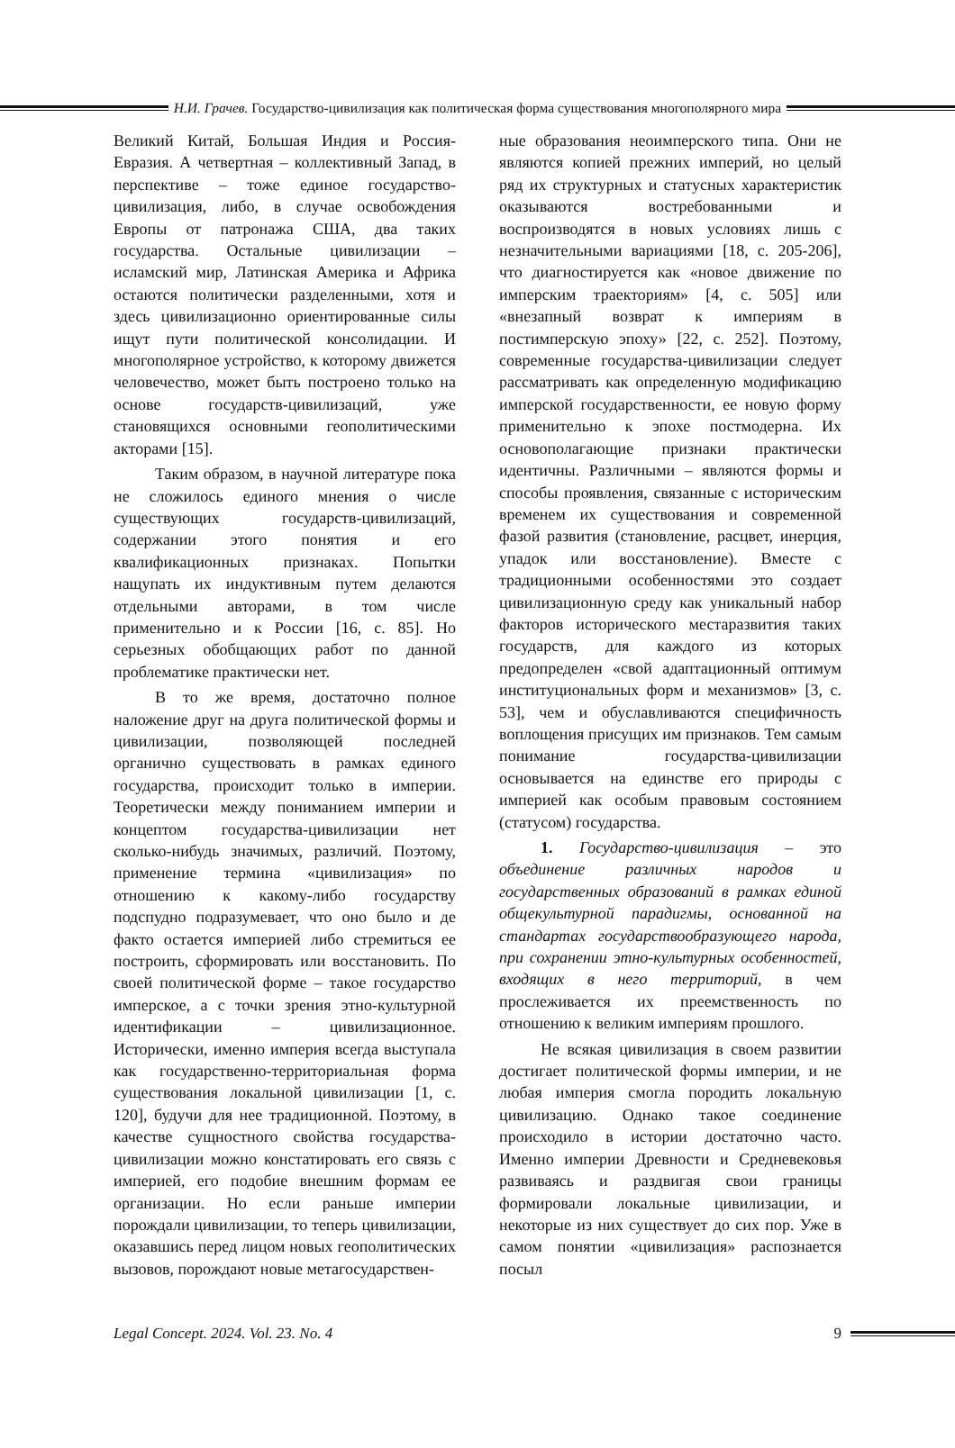Н.И. Грачев. Государство-цивилизация как политическая форма существования многополярного мира
Великий Китай, Большая Индия и Россия-Евразия. А четвертная – коллективный Запад, в перспективе – тоже единое государство-цивилизация, либо, в случае освобождения Европы от патронажа США, два таких государства. Остальные цивилизации – исламский мир, Латинская Америка и Африка остаются политически разделенными, хотя и здесь цивилизационно ориентированные силы ищут пути политической консолидации. И многополярное устройство, к которому движется человечество, может быть построено только на основе государств-цивилизаций, уже становящихся основными геополитическими акторами [15].
Таким образом, в научной литературе пока не сложилось единого мнения о числе существующих государств-цивилизаций, содержании этого понятия и его квалификационных признаках. Попытки нащупать их индуктивным путем делаются отдельными авторами, в том числе применительно и к России [16, с. 85]. Но серьезных обобщающих работ по данной проблематике практически нет.
В то же время, достаточно полное наложение друг на друга политической формы и цивилизации, позволяющей последней органично существовать в рамках единого государства, происходит только в империи. Теоретически между пониманием империи и концептом государства-цивилизации нет сколько-нибудь значимых, различий. Поэтому, применение термина «цивилизация» по отношению к какому-либо государству подспудно подразумевает, что оно было и де факто остается империей либо стремиться ее построить, сформировать или восстановить. По своей политической форме – такое государство имперское, а с точки зрения этно-культурной идентификации – цивилизационное. Исторически, именно империя всегда выступала как государственно-территориальная форма существования локальной цивилизации [1, с. 120], будучи для нее традиционной. Поэтому, в качестве сущностного свойства государства-цивилизации можно констатировать его связь с империей, его подобие внешним формам ее организации. Но если раньше империи порождали цивилизации, то теперь цивилизации, оказавшись перед лицом новых геополитических вызовов, порождают новые метагосударствен-
ные образования неоимперского типа. Они не являются копией прежних империй, но целый ряд их структурных и статусных характеристик оказываются востребованными и воспроизводятся в новых условиях лишь с незначительными вариациями [18, с. 205-206], что диагностируется как «новое движение по имперским траекториям» [4, с. 505] или «внезапный возврат к империям в постимперскую эпоху» [22, с. 252]. Поэтому, современные государства-цивилизации следует рассматривать как определенную модификацию имперской государственности, ее новую форму применительно к эпохе постмодерна. Их основополагающие признаки практически идентичны. Различными – являются формы и способы проявления, связанные с историческим временем их существования и современной фазой развития (становление, расцвет, инерция, упадок или восстановление). Вместе с традиционными особенностями это создает цивилизационную среду как уникальный набор факторов исторического местаразвития таких государств, для каждого из которых предопределен «свой адаптационный оптимум институциональных форм и механизмов» [3, с. 53], чем и обуславливаются специфичность воплощения присущих им признаков. Тем самым понимание государства-цивилизации основывается на единстве его природы с империей как особым правовым состоянием (статусом) государства.
1. Государство-цивилизация – это объединение различных народов и государственных образований в рамках единой общекультурной парадигмы, основанной на стандартах государствообразующего народа, при сохранении этно-культурных особенностей, входящих в него территорий, в чем прослеживается их преемственность по отношению к великим империям прошлого.
Не всякая цивилизация в своем развитии достигает политической формы империи, и не любая империя смогла породить локальную цивилизацию. Однако такое соединение происходило в истории достаточно часто. Именно империи Древности и Средневековья развиваясь и раздвигая свои границы формировали локальные цивилизации, и некоторые из них существует до сих пор. Уже в самом понятии «цивилизация» распознается посыл
Legal Concept. 2024. Vol. 23. No. 4 9